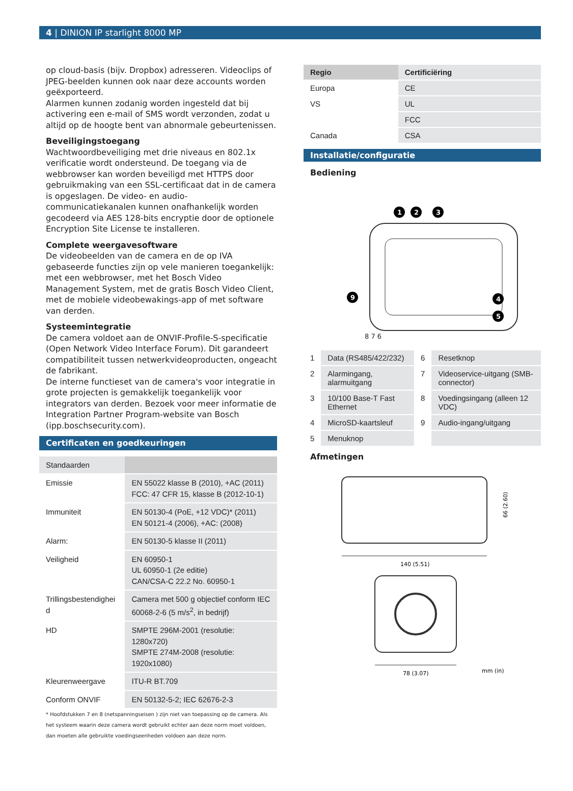4 | DINION IP starlight 8000 MP
op cloud-basis (bijv. Dropbox) adresseren. Videoclips of JPEG-beelden kunnen ook naar deze accounts worden geëxporteerd.
Alarmen kunnen zodanig worden ingesteld dat bij activering een e-mail of SMS wordt verzonden, zodat u altijd op de hoogte bent van abnormale gebeurtenissen.
Beveiligingstoegang
Wachtwoordbeveiliging met drie niveaus en 802.1x verificatie wordt ondersteund. De toegang via de webbrowser kan worden beveiligd met HTTPS door gebruikmaking van een SSL-certificaat dat in de camera is opgeslagen. De video- en audio-communicatiekanalen kunnen onafhankelijk worden gecodeerd via AES 128-bits encryptie door de optionele Encryption Site License te installeren.
Complete weergavesoftware
De videobeelden van de camera en de op IVA gebaseerde functies zijn op vele manieren toegankelijk: met een webbrowser, met het Bosch Video Management System, met de gratis Bosch Video Client, met de mobiele videobewakings-app of met software van derden.
Systeemintegratie
De camera voldoet aan de ONVIF-Profile-S-specificatie (Open Network Video Interface Forum). Dit garandeert compatibiliteit tussen netwerkvideoproducten, ongeacht de fabrikant.
De interne functieset van de camera's voor integratie in grote projecten is gemakkelijk toegankelijk voor integrators van derden. Bezoek voor meer informatie de Integration Partner Program-website van Bosch (ipp.boschsecurity.com).
Certificaten en goedkeuringen
| Standaarden | |
| Emissie | EN 55022 klasse B (2010), +AC (2011) FCC: 47 CFR 15, klasse B (2012-10-1) |
| Immuniteit | EN 50130-4 (PoE, +12 VDC)* (2011) EN 50121-4 (2006), +AC: (2008) |
| Alarm: | EN 50130-5 klasse II (2011) |
| Veiligheid | EN 60950-1 UL 60950-1 (2e editie) CAN/CSA-C 22.2 No. 60950-1 |
| Trillingsbestendighei d | Camera met 500 g objectief conform IEC 60068-2-6 (5 m/s<sup>2</sup>, in bedrijf) |
| HD | SMPTE 296M-2001 (resolutie: 1280x720) SMPTE 274M-2008 (resolutie: 1920x1080) |
| Kleurenweergave | ITU-R BT.709 |
| Conform ONVIF | EN 50132-5-2; IEC 62676-2-3 |
* Hoofdstukken 7 en 8 (netspanningseisen ) zijn niet van toepassing op de camera. Als het systeem waarin deze camera wordt gebruikt echter aan deze norm moet voldoen, dan moeten alle gebruikte voedingseenheden voldoen aan deze norm.
| Regio | Certificiëring |
| --- | --- |
| Europa | CE |
| VS | UL |
| | FCC |
| Canada | CSA |
Installatie/configuratie
Bediening
1
2
3
4
5
9
8 7 6
| 1 | Data (RS485/422/232) | 6 | Resetknop |
| 2 | Alarmingang, alarmuitgang | 7 | Videoservice-uitgang (SMB-connector) |
| 3 | 10/100 Base-T Fast Ethernet | 8 | Voedingsingang (alleen 12 VDC) |
| 4 | MicroSD-kaartsleuf | 9 | Audio-ingang/uitgang |
| 5 | Menuknop | | |
Afmetingen
140 (5.51)
66 (2.60)
78 (3.07)
mm (in)